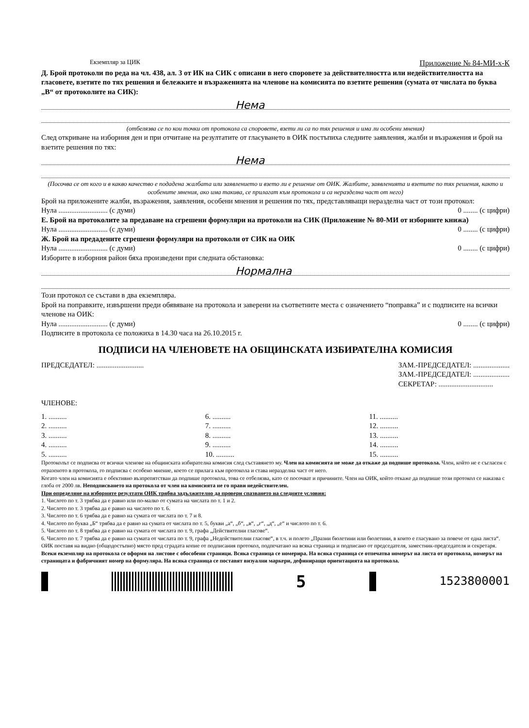Екземпляр за ЦИК Приложение № 84-МИ-х-К
Д. Брой протоколи по реда на чл. 438, ал. 3 от ИК на СИК с описани в него споровете за действителността или недействителността на гласовете, взетите по тях решения и бележките и възраженията на членове на комисията по взетите решения (сумата от числата по буква „В“ от протоколите на СИК):
Нема
(отбелязва се по кои точки от протокола са споровете, взети ли са по тях решения и има ли особени мнения)
След откриване на изборния ден и при отчитане на резултатите от гласуването в ОИК постъпиха следните заявления, жалби и възражения и брой на взетите решения по тях:
Нема
(Посочва се от кого и в какво качество е подадена жалбата или заявлението и взето ли е решение от ОИК. Жалбите, заявленията и взетите по тях решения, както и особените мнения, ако има такива, се прилагат към протокола и са неразделна част от него)
Брой на приложените жалби, възражения, заявления, особени мнения и решения по тях, представляващи неразделна част от този протокол:
Нула ........................... (с думи) 0 ........ (с цифри)
Е. Брой на протоколите за предаване на сгрешени формуляри на протоколи на СИК (Приложение № 80-МИ от изборните книжа)
Нула ........................... (с думи) 0 ........ (с цифри)
Ж. Брой на предадените сгрешени формуляри на протоколи от СИК на ОИК
Нула ........................... (с думи) 0 ........ (с цифри)
Изборите в изборния район бяха произведени при следната обстановка:
Нормална
Този протокол се състави в два екземпляра.
Брой на поправките, извършени преди обявяване на протокола и заверени на съответните места с означението “поправка” и с подписите на всички членове на ОИК:
Нула ........................... (с думи) 0 ........ (с цифри)
Подписите в протокола се положиха в 14.30 часа на 26.10.2015 г.
ПОДПИСИ НА ЧЛЕНОВЕТЕ НА ОБЩИНСКАТА ИЗБИРАТЕЛНА КОМИСИЯ
ПРЕДСЕДАТЕЛ: .......................... ЗАМ.-ПРЕДСЕДАТЕЛ: ....................
ЗАМ.-ПРЕДСЕДАТЕЛ: ....................
СЕКРЕТАР: ..............................
ЧЛЕНОВЕ:
1. ..........
2. ..........
3. ..........
4. ..........
5. ..........
6. ..........
7. ..........
8. ..........
9. ..........
10. ..........
11. ..........
12. ..........
13. ..........
14. ..........
15. ..........
Протоколът се подписва от всички членове на общинската избирателна комисия след съставянето му. Член на комисията не може да откаже да подпише протокола. Член, който не е съгласен с отразеното в протокола, го подписва с особено мнение, което се прилага към протокола и става неразделна част от него.
Когато член на комисията е обективно възпрепятстван да подпише протокола, това се отбелязва, като се посочват и причините. Член на ОИК, който откаже да подпише този протокол се наказва с глоба от 2000 лв. Неподписването на протокола от член на комисията не го прави недействителен.
При определяне на изборните резултати ОИК трябва задължително да провери спазването на следните условия:
1. Числото по т. 3 трябва да е равно или по-малко от сумата на числата по т. 1 и 2.
2. Числото по т. 3 трябва да е равно на числото по т. 6.
3. Числото по т. 6 трябва да е равно на сумата от числата по т. 7 и 8.
4. Числото по буква „Б“ трябва да е равно на сумата от числата по т. 5, букви „а“, „б“, „в“, „г“, „д“, „е“ и числото по т. 6.
5. Числото по т. 8 трябва да е равно на сумата от числата по т. 9, графа „Действителни гласове“.
6. Числото по т. 7 трябва да е равно на сумата от числата по т. 9, графа „Недействителни гласове“, в т.ч. и полето „Празни бюлетини или бюлетини, в които е гласувано за повече от една листа“.
ОИК поставя на видно (общодостъпно) място пред сградата копие от подписания протокол, подпечатано на всяка страница и подписано от председателя, заместник-председателя и секретаря.
Всеки екземпляр на протокола се оформя на листове с обособени страници. Всяка страница се номерира. На всяка страница се отпечатва номерът на листа от протокола, номерът на страницата и фабричният номер на формуляра. На всяка страница се поставят визуални маркери, дефиниращи ориентацията на протокола.
5 1523800001